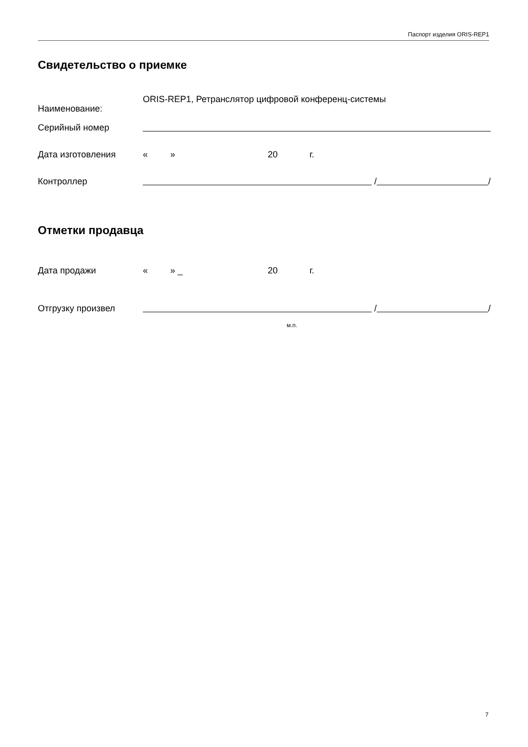Паспорт изделия ORIS-REP1
Свидетельство о приемке
Наименование: ORIS-REP1, Ретранслятор цифровой конференц-системы
Серийный номер
Дата изготовления « » 20 г.
Контроллер / /
Отметки продавца
Дата продажи « » _ 20 г.
Отгрузку произвел / /
м.п.
7